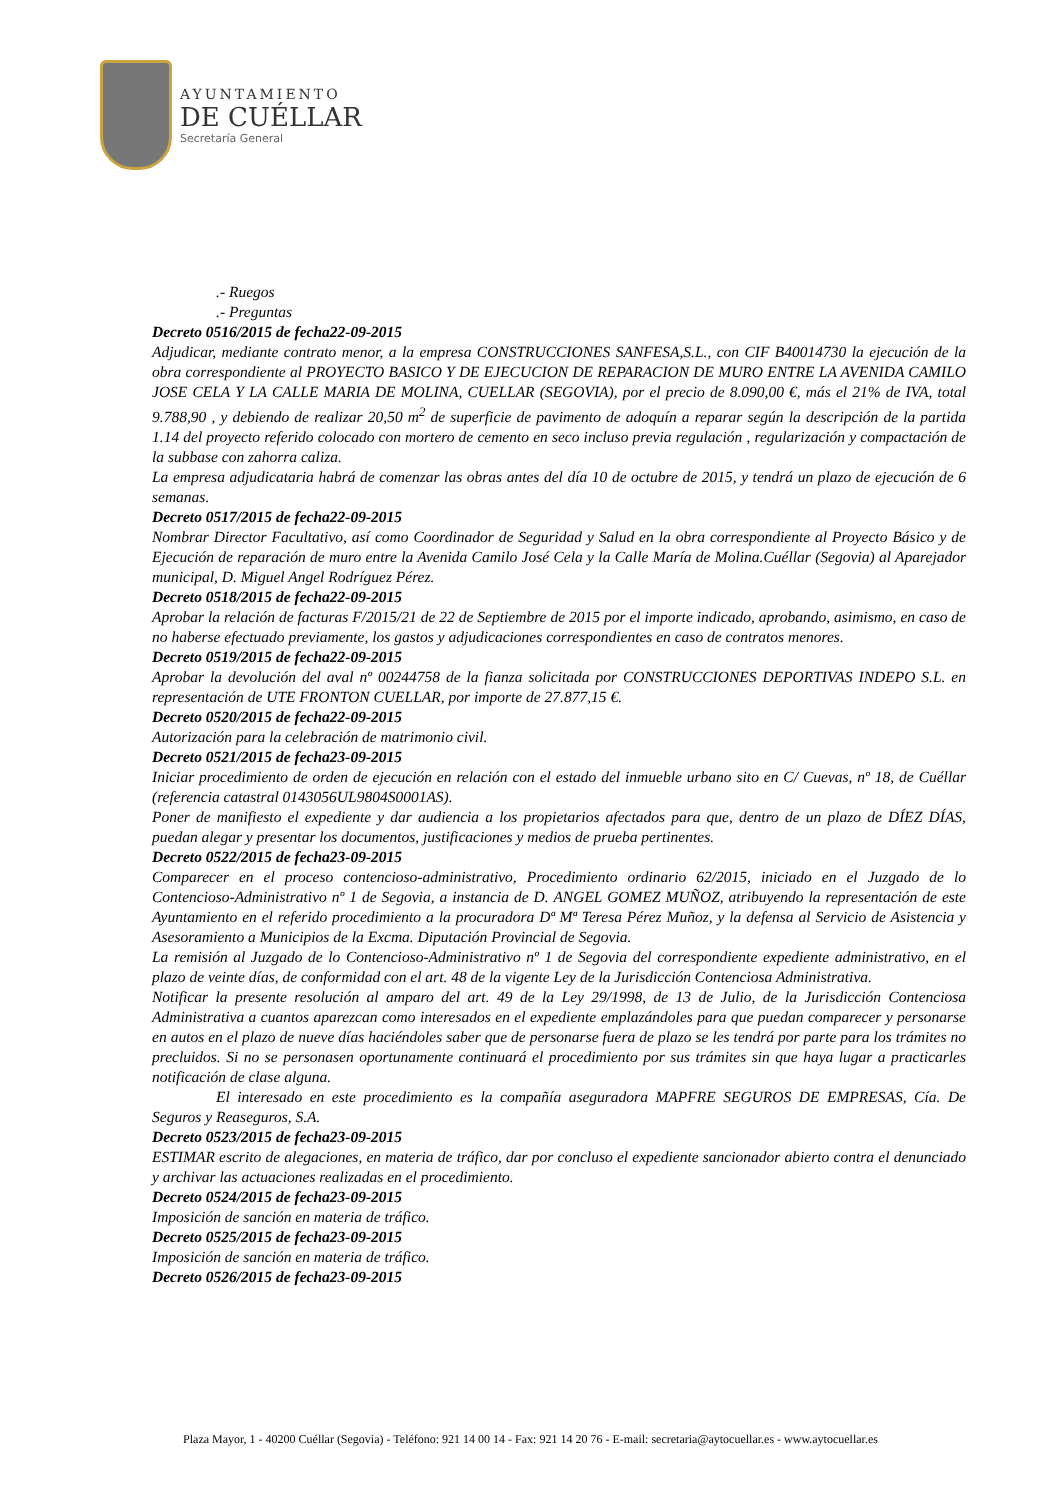AYUNTAMIENTO
DE CUÉLLAR
Secretaría General
.- Ruegos
.- Preguntas
Decreto 0516/2015 de fecha22-09-2015
Adjudicar, mediante contrato menor, a la empresa CONSTRUCCIONES SANFESA,S.L., con CIF B40014730 la ejecución de la obra correspondiente al PROYECTO BASICO Y DE EJECUCION DE REPARACION DE MURO ENTRE LA AVENIDA CAMILO JOSE CELA Y LA CALLE MARIA DE MOLINA, CUELLAR (SEGOVIA), por el precio de 8.090,00 €, más el 21% de IVA, total 9.788,90 , y debiendo de realizar 20,50 m<sup>2</sup> de superficie de pavimento de adoquín a reparar según la descripción de la partida 1.14 del proyecto referido colocado con mortero de cemento en seco incluso previa regulación , regularización y compactación de la subbase con zahorra caliza.
La empresa adjudicataria habrá de comenzar las obras antes del día 10 de octubre de 2015, y tendrá un plazo de ejecución de 6 semanas.
Decreto 0517/2015 de fecha22-09-2015
Nombrar Director Facultativo, así como Coordinador de Seguridad y Salud en la obra correspondiente al Proyecto Básico y de Ejecución de reparación de muro entre la Avenida Camilo José Cela y la Calle María de Molina.Cuéllar (Segovia) al Aparejador municipal, D. Miguel Angel Rodríguez Pérez.
Decreto 0518/2015 de fecha22-09-2015
Aprobar la relación de facturas F/2015/21 de 22 de Septiembre de 2015 por el importe indicado, aprobando, asimismo, en caso de no haberse efectuado previamente, los gastos y adjudicaciones correspondientes en caso de contratos menores.
Decreto 0519/2015 de fecha22-09-2015
Aprobar la devolución del aval nº 00244758 de la fianza solicitada por CONSTRUCCIONES DEPORTIVAS INDEPO S.L. en representación de UTE FRONTON CUELLAR, por importe de 27.877,15 €.
Decreto 0520/2015 de fecha22-09-2015
Autorización para la celebración de matrimonio civil.
Decreto 0521/2015 de fecha23-09-2015
Iniciar procedimiento de orden de ejecución en relación con el estado del inmueble urbano sito en C/ Cuevas, nº 18, de Cuéllar (referencia catastral 0143056UL9804S0001AS).
Poner de manifiesto el expediente y dar audiencia a los propietarios afectados para que, dentro de un plazo de DÍEZ DÍAS, puedan alegar y presentar los documentos, justificaciones y medios de prueba pertinentes.
Decreto 0522/2015 de fecha23-09-2015
Comparecer en el proceso contencioso-administrativo, Procedimiento ordinario 62/2015, iniciado en el Juzgado de lo Contencioso-Administrativo nº 1 de Segovia, a instancia de D. ANGEL GOMEZ MUÑOZ, atribuyendo la representación de este Ayuntamiento en el referido procedimiento a la procuradora Dª Mª Teresa Pérez Muñoz, y la defensa al Servicio de Asistencia y Asesoramiento a Municipios de la Excma. Diputación Provincial de Segovia.
La remisión al Juzgado de lo Contencioso-Administrativo nº 1 de Segovia del correspondiente expediente administrativo, en el plazo de veinte días, de conformidad con el art. 48 de la vigente Ley de la Jurisdicción Contenciosa Administrativa.
Notificar la presente resolución al amparo del art. 49 de la Ley 29/1998, de 13 de Julio, de la Jurisdicción Contenciosa Administrativa a cuantos aparezcan como interesados en el expediente emplazándoles para que puedan comparecer y personarse en autos en el plazo de nueve días haciéndoles saber que de personarse fuera de plazo se les tendrá por parte para los trámites no precluidos. Si no se personasen oportunamente continuará el procedimiento por sus trámites sin que haya lugar a practicarles notificación de clase alguna.
El interesado en este procedimiento es la compañía aseguradora MAPFRE SEGUROS DE EMPRESAS, Cía. De Seguros y Reaseguros, S.A.
Decreto 0523/2015 de fecha23-09-2015
ESTIMAR escrito de alegaciones, en materia de tráfico, dar por concluso el expediente sancionador abierto contra el denunciado y archivar las actuaciones realizadas en el procedimiento.
Decreto 0524/2015 de fecha23-09-2015
Imposición de sanción en materia de tráfico.
Decreto 0525/2015 de fecha23-09-2015
Imposición de sanción en materia de tráfico.
Decreto 0526/2015 de fecha23-09-2015
Plaza Mayor, 1 - 40200 Cuéllar (Segovia) - Teléfono: 921 14 00 14 - Fax: 921 14 20 76 - E-mail: secretaria@aytocuellar.es - www.aytocuellar.es